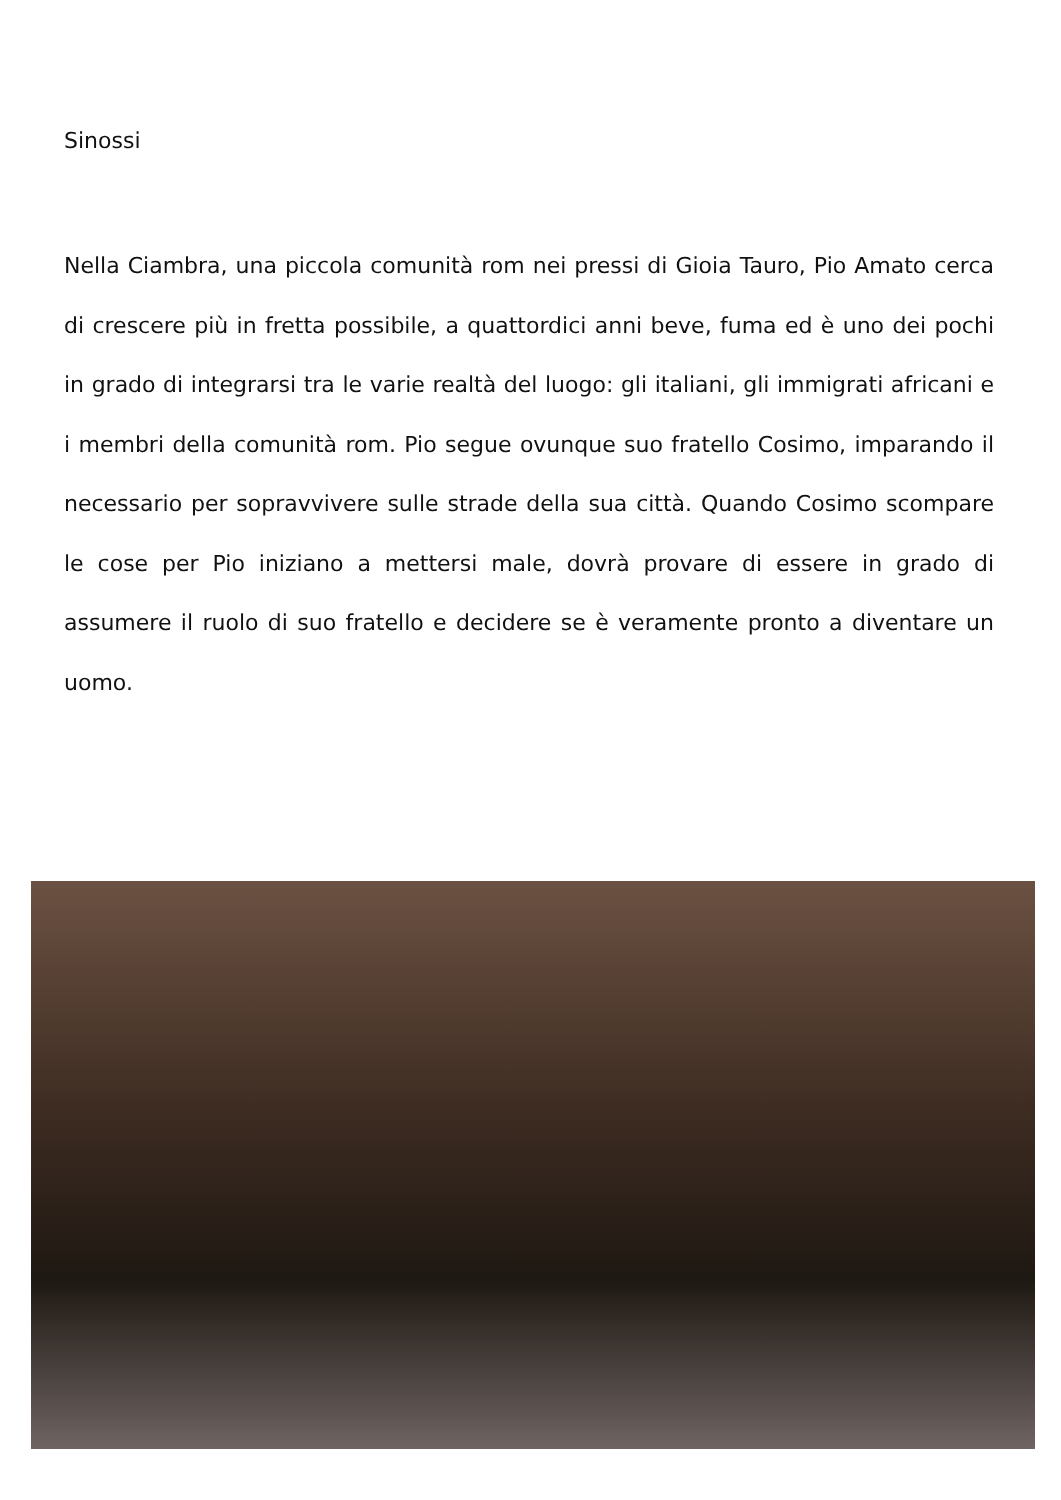Sinossi
Nella Ciambra, una piccola comunità rom nei pressi di Gioia Tauro, Pio Amato cerca di crescere più in fretta possibile, a quattordici anni beve, fuma ed è uno dei pochi in grado di integrarsi tra le varie realtà del luogo: gli italiani, gli immigrati africani e i membri della comunità rom. Pio segue ovunque suo fratello Cosimo, imparando il necessario per sopravvivere sulle strade della sua città. Quando Cosimo scompare le cose per Pio iniziano a mettersi male, dovrà provare di essere in grado di assumere il ruolo di suo fratello e decidere se è veramente pronto a diventare un uomo.